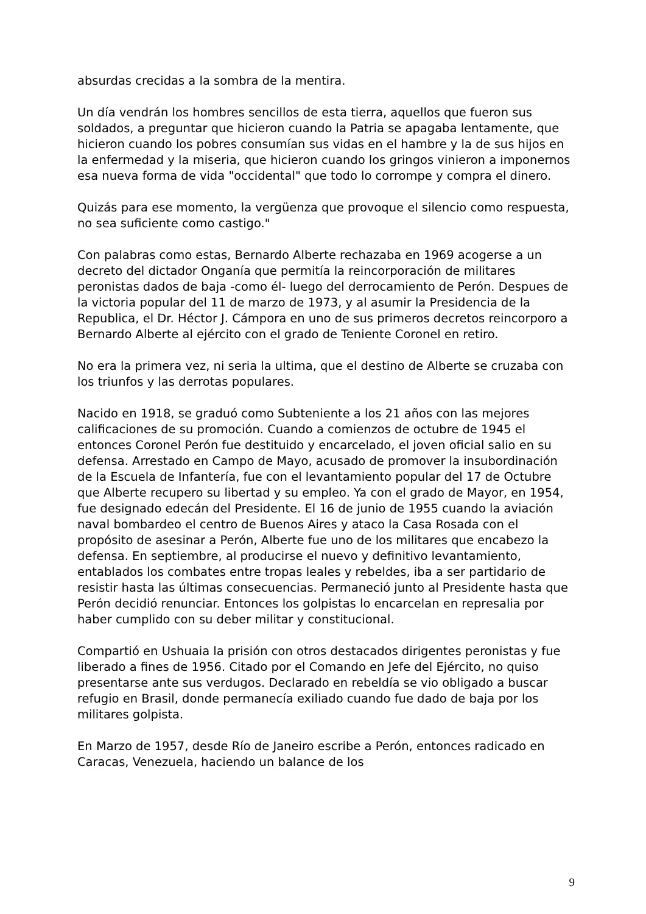absurdas crecidas a la sombra de la mentira.
Un día vendrán los hombres sencillos de esta tierra, aquellos que fueron sus soldados, a preguntar que hicieron cuando la Patria se apagaba lentamente, que hicieron cuando los pobres consumían sus vidas en el hambre y la de sus hijos en la enfermedad y la miseria, que hicieron cuando los gringos vinieron a imponernos esa nueva forma de vida "occidental" que todo lo corrompe y compra el dinero.
Quizás para ese momento, la vergüenza que provoque el silencio como respuesta, no sea suficiente como castigo."
Con palabras como estas, Bernardo Alberte rechazaba en 1969 acogerse a un decreto del dictador Onganía que permitía la reincorporación de militares peronistas dados de baja -como él- luego del derrocamiento de Perón. Despues de la victoria popular del 11 de marzo de 1973, y al asumir la Presidencia de la Republica, el Dr. Héctor J. Cámpora en uno de sus primeros decretos reincorporo a Bernardo Alberte al ejército con el grado de Teniente Coronel en retiro.
No era la primera vez, ni seria la ultima, que el destino de Alberte se cruzaba con los triunfos y las derrotas populares.
Nacido en 1918, se graduó como Subteniente a los 21 años con las mejores calificaciones de su promoción. Cuando a comienzos de octubre de 1945 el entonces Coronel Perón fue destituido y encarcelado, el joven oficial salio en su defensa. Arrestado en Campo de Mayo, acusado de promover la insubordinación de la Escuela de Infantería, fue con el levantamiento popular del 17 de Octubre que Alberte recupero su libertad y su empleo. Ya con el grado de Mayor, en 1954, fue designado edecán del Presidente. El 16 de junio de 1955 cuando la aviación naval bombardeo el centro de Buenos Aires y ataco la Casa Rosada con el propósito de asesinar a Perón, Alberte fue uno de los militares que encabezo la defensa. En septiembre, al producirse el nuevo y definitivo levantamiento, entablados los combates entre tropas leales y rebeldes, iba a ser partidario de resistir hasta las últimas consecuencias. Permaneció junto al Presidente hasta que Perón decidió renunciar. Entonces los golpistas lo encarcelan en represalia por haber cumplido con su deber militar y constitucional.
Compartió en Ushuaia la prisión con otros destacados dirigentes peronistas y fue liberado a fines de 1956. Citado por el Comando en Jefe del Ejército, no quiso presentarse ante sus verdugos. Declarado en rebeldía se vio obligado a buscar refugio en Brasil, donde permanecía exiliado cuando fue dado de baja por los militares golpista.
En Marzo de 1957, desde Río de Janeiro escribe a Perón, entonces radicado en Caracas, Venezuela, haciendo un balance de los
9